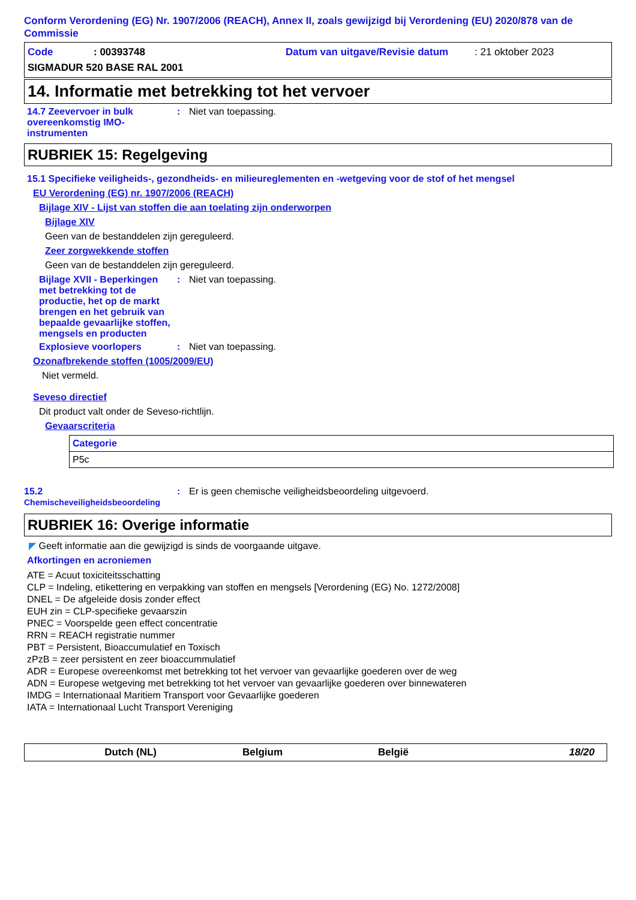Conform Verordening (EG) Nr. 1907/2006 (REACH), Annex II, zoals gewijzigd bij Verordening (EU) 2020/878 van de Commissie
Code: 00393748 Datum van uitgave/Revisie datum: 21 oktober 2023
SIGMADUR 520 BASE RAL 2001
14. Informatie met betrekking tot het vervoer
14.7 Zeevervoer in bulk overeenkomstig IMO-instrumenten
: Niet van toepassing.
RUBRIEK 15: Regelgeving
15.1 Specifieke veiligheids-, gezondheids- en milieureglementen en -wetgeving voor de stof of het mengsel
EU Verordening (EG) nr. 1907/2006 (REACH)
Bijlage XIV - Lijst van stoffen die aan toelating zijn onderworpen
Bijlage XIV
Geen van de bestanddelen zijn gereguleerd.
Zeer zorgwekkende stoffen
Geen van de bestanddelen zijn gereguleerd.
Bijlage XVII - Beperkingen met betrekking tot de productie, het op de markt brengen en het gebruik van bepaalde gevaarlijke stoffen, mengsels en producten
: Niet van toepassing.
Explosieve voorlopers : Niet van toepassing.
Ozonafbrekende stoffen (1005/2009/EU)
Niet vermeld.
Seveso directief
Dit product valt onder de Seveso-richtlijn.
Gevaarscriteria
| Categorie |
| --- |
| P5c |
15.2 Chemischeveiligheidsbeoordeling
: Er is geen chemische veiligheidsbeoordeling uitgevoerd.
RUBRIEK 16: Overige informatie
◤ Geeft informatie aan die gewijzigd is sinds de voorgaande uitgave.
Afkortingen en acroniemen
ATE = Acuut toxiciteitsschatting
CLP = Indeling, etikettering en verpakking van stoffen en mengsels [Verordening (EG) No. 1272/2008]
DNEL = De afgeleide dosis zonder effect
EUH zin = CLP-specifieke gevaarszin
PNEC = Voorspelde geen effect concentratie
RRN = REACH registratie nummer
PBT = Persistent, Bioaccumulatief en Toxisch
zPzB = zeer persistent en zeer bioaccummulatief
ADR = Europese overeenkomst met betrekking tot het vervoer van gevaarlijke goederen over de weg
ADN = Europese wetgeving met betrekking tot het vervoer van gevaarlijke goederen over binnewateren
IMDG = Internationaal Maritiem Transport voor Gevaarlijke goederen
IATA = Internationaal Lucht Transport Vereniging
Dutch (NL) Belgium België 18/20